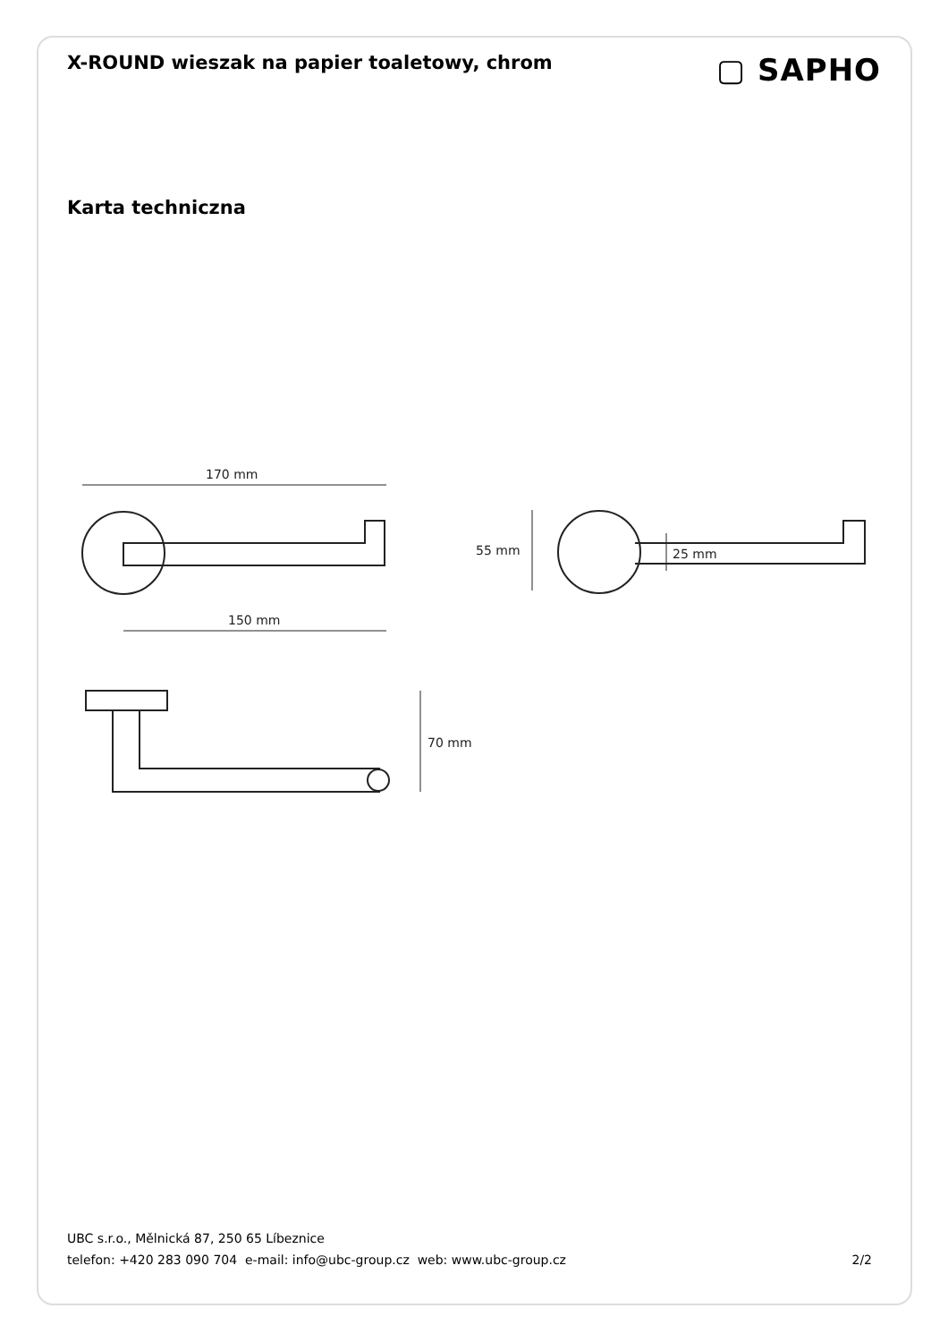X-ROUND wieszak na papier toaletowy, chrom
▢ SAPHO
Karta techniczna
170 mm
150 mm
55 mm
25 mm
70 mm
UBC s.r.o., Mělnická 87, 250 65 Líbeznice
telefon: +420 283 090 704 e-mail: info@ubc-group.cz web: www.ubc-group.cz 2/2